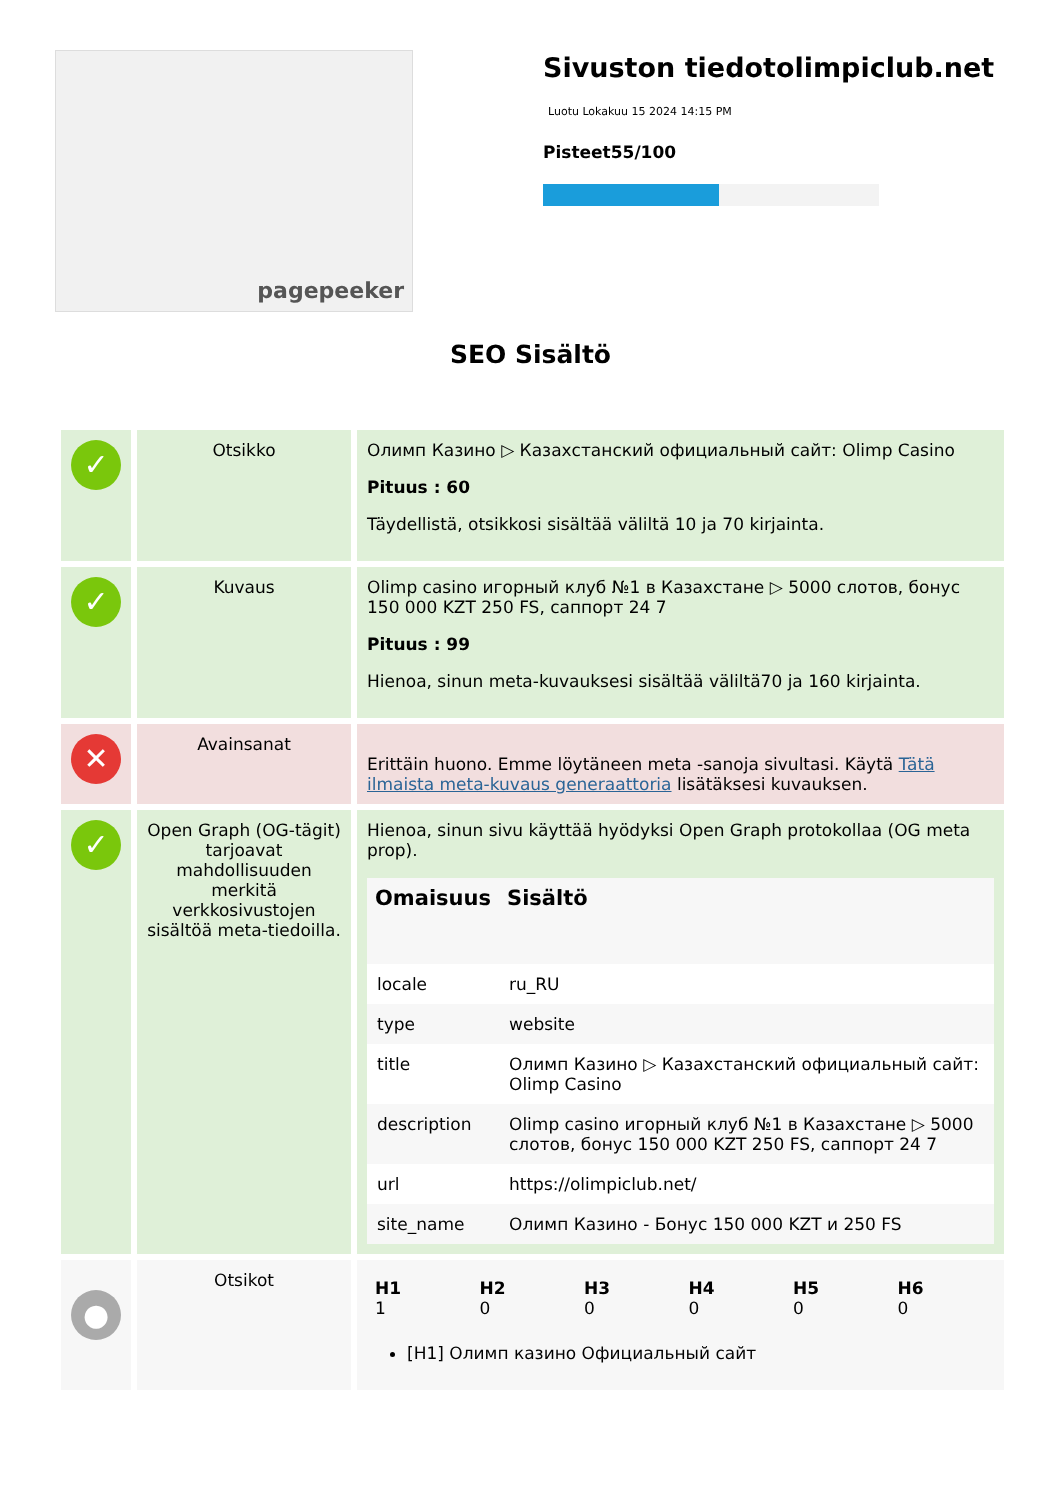pagepeeker
Sivuston tiedotolimpiclub.net
Luotu Lokakuu 15 2024 14:15 PM
Pisteet55/100
SEO Sisältö
| ✓ | Otsikko | Олимп Казино ▷ Казахстанский официальный сайт: Olimp Casino Pituus : 60 Täydellistä, otsikkosi sisältää väliltä 10 ja 70 kirjainta. |
| ✓ | Kuvaus | Olimp casino игорный клуб №1 в Казахстане ▷ 5000 слотов, бонус 150 000 KZT 250 FS, саппорт 24 7 Pituus : 99 Hienoa, sinun meta-kuvauksesi sisältää väliltä70 ja 160 kirjainta. |
| ✕ | Avainsanat | Erittäin huono. Emme löytäneen meta -sanoja sivultasi. Käytä Tätä ilmaista meta-kuvaus generaattoria lisätäksesi kuvauksen. |
| ✓ | Open Graph (OG-tägit) tarjoavat mahdollisuuden merkitä verkkosivustojen sisältöä meta-tiedoilla. | Hienoa, sinun sivu käyttää hyödyksi Open Graph protokollaa (OG meta prop). / Omaisuus / Sisältö / / --- / --- / / locale / ru_RU / / type / website / / title / Олимп Казино ▷ Казахстанский официальный сайт: Olimp Casino / / description / Olimp casino игорный клуб №1 в Казахстане ▷ 5000 слотов, бонус 150 000 KZT 250 FS, саппорт 24 7 / / url / https://olimpiclub.net/ / / site_name / Олимп Казино - Бонус 150 000 KZT и 250 FS / |
| ● | Otsikot | / H1 1 / H2 0 / H3 0 / H4 0 / H5 0 / H6 0 / / --- / --- / --- / --- / --- / --- / [H1] Олимп казино Официальный сайт |